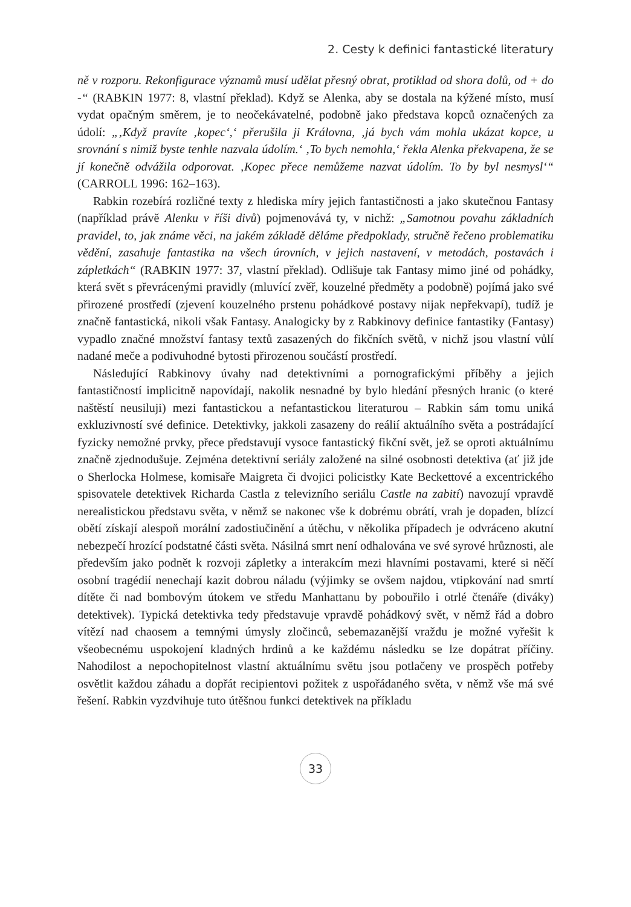2. Cesty k definici fantastické literatury
ně v rozporu. Rekonfigurace významů musí udělat přesný obrat, protiklad od shora dolů, od + do -“ (RABKIN 1977: 8, vlastní překlad). Když se Alenka, aby se dostala na kýžené místo, musí vydat opačným směrem, je to neočekávatelné, podobně jako představa kopců označených za údolí: „‚Když pravíte ‚kopec‘,‘ přerušila ji Královna, ‚já bych vám mohla ukázat kopce, u srovnání s nimiž byste tenhle nazvala údolím.‘ ‚To bych nemohla,‘ řekla Alenka překvapena, že se jí konečně odvážila odporovat. ‚Kopec přece nemůžeme nazvat údolím. To by byl nesmysl‘“ (CARROLL 1996: 162–163).
Rabkin rozebírá rozličné texty z hlediska míry jejich fantastičnosti a jako skutečnou Fantasy (například právě Alenku v říši divů) pojmenovává ty, v nichž: „Samotnou povahu základních pravidel, to, jak známe věci, na jakém základě děláme předpoklady, stručně řečeno problematiku vědění, zasahuje fantastika na všech úrovních, v jejich nastavení, v metodách, postavách i zápletkách“ (RABKIN 1977: 37, vlastní překlad). Odlišuje tak Fantasy mimo jiné od pohádky, která svět s převrácenými pravidly (mluvící zvěř, kouzelné předměty a podobně) pojímá jako své přirozené prostředí (zjevení kouzelného prstenu pohádkové postavy nijak nepřekvapí), tudíž je značně fantastická, nikoli však Fantasy. Analogicky by z Rabkinovy definice fantastiky (Fantasy) vypadlo značné množství fantasy textů zasazených do fikčních světů, v nichž jsou vlastní vůlí nadané meče a podivuhodné bytosti přirozenou součástí prostředí.
Následující Rabkinovy úvahy nad detektivními a pornografickými příběhy a jejich fantastičností implicitně napovídají, nakolik nesnadné by bylo hledání přesných hranic (o které naštěstí neusiluji) mezi fantastickou a nefantastickou literaturou – Rabkin sám tomu uniká exkluzivností své definice. Detektivky, jakkoli zasazeny do reálií aktuálního světa a postrádající fyzicky nemožné prvky, přece představují vysoce fantastický fikční svět, jež se oproti aktuálnímu značně zjednodušuje. Zejména detektivní seriály založené na silné osobnosti detektiva (ať již jde o Sherlocka Holmese, komisaře Maigreta či dvojici policistky Kate Beckettové a excentrického spisovatele detektivek Richarda Castla z televizního seriálu Castle na zabití) navozují vpravdě nerealistickou představu světa, v němž se nakonec vše k dobrému obrátí, vrah je dopaden, blízcí obětí získají alespoň morální zadostiučinění a útěchu, v několika případech je odvráceno akutní nebezpečí hrozící podstatné části světa. Násilná smrt není odhalována ve své syrové hrůznosti, ale především jako podnět k rozvoji zápletky a interakcím mezi hlavními postavami, které si něčí osobní tragédií nenechají kazit dobrou náladu (výjimky se ovšem najdou, vtipkování nad smrtí dítěte či nad bombovým útokem ve středu Manhattanu by pobouřilo i otrlé čtenáře (diváky) detektivek). Typická detektivka tedy představuje vpravdě pohádkový svět, v němž řád a dobro vítězí nad chaosem a temnými úmysly zločinců, sebemazanější vraždu je možné vyřešit k všeobecnému uspokojení kladných hrdinů a ke každému následku se lze dopátrat příčiny. Nahodilost a nepochopitelnost vlastní aktuálnímu světu jsou potlačeny ve prospěch potřeby osvětlit každou záhadu a dopřát recipientovi požitek z uspořádaného světa, v němž vše má své řešení. Rabkin vyzdvihuje tuto útěšnou funkci detektivek na příkladu
33